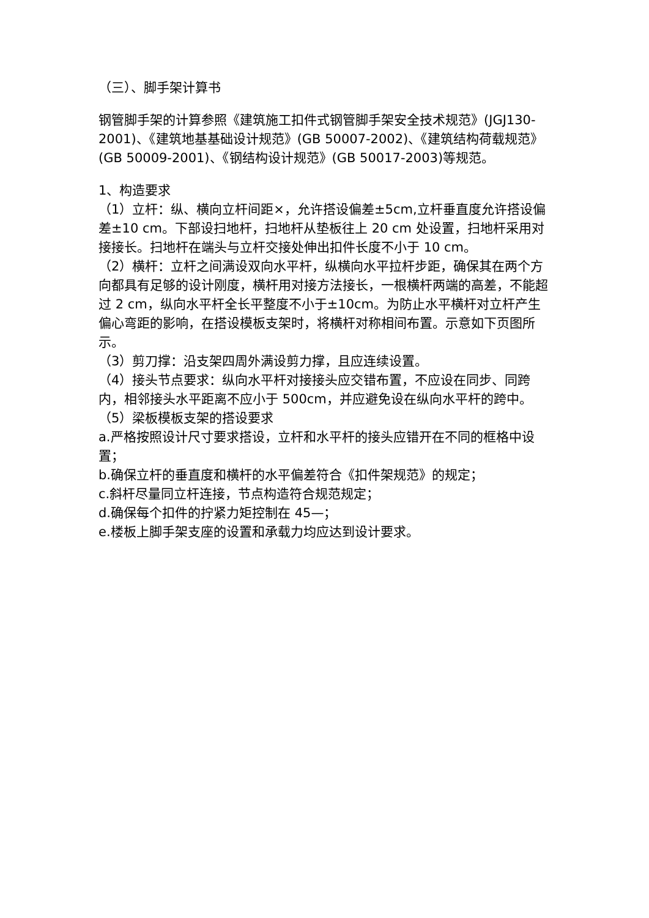（三）、脚手架计算书
钢管脚手架的计算参照《建筑施工扣件式钢管脚手架安全技术规范》(JGJ130-2001)、《建筑地基基础设计规范》(GB 50007-2002)、《建筑结构荷载规范》(GB 50009-2001)、《钢结构设计规范》(GB 50017-2003)等规范。
1、构造要求
（1）立杆：纵、横向立杆间距×，允许搭设偏差±5cm,立杆垂直度允许搭设偏差±10 cm。下部设扫地杆，扫地杆从垫板往上 20 cm 处设置，扫地杆采用对接接长。扫地杆在端头与立杆交接处伸出扣件长度不小于 10 cm。
（2）横杆：立杆之间满设双向水平杆，纵横向水平拉杆步距，确保其在两个方向都具有足够的设计刚度，横杆用对接方法接长，一根横杆两端的高差，不能超过 2 cm，纵向水平杆全长平整度不小于±10cm。为防止水平横杆对立杆产生偏心弯距的影响，在搭设模板支架时，将横杆对称相间布置。示意如下页图所示。
（3）剪刀撑：沿支架四周外满设剪力撑，且应连续设置。
（4）接头节点要求：纵向水平杆对接接头应交错布置，不应设在同步、同跨内，相邻接头水平距离不应小于 500cm，并应避免设在纵向水平杆的跨中。
（5）梁板模板支架的搭设要求
a.严格按照设计尺寸要求搭设，立杆和水平杆的接头应错开在不同的框格中设置；
b.确保立杆的垂直度和横杆的水平偏差符合《扣件架规范》的规定；
c.斜杆尽量同立杆连接，节点构造符合规范规定；
d.确保每个扣件的拧紧力矩控制在 45—；
e.楼板上脚手架支座的设置和承载力均应达到设计要求。